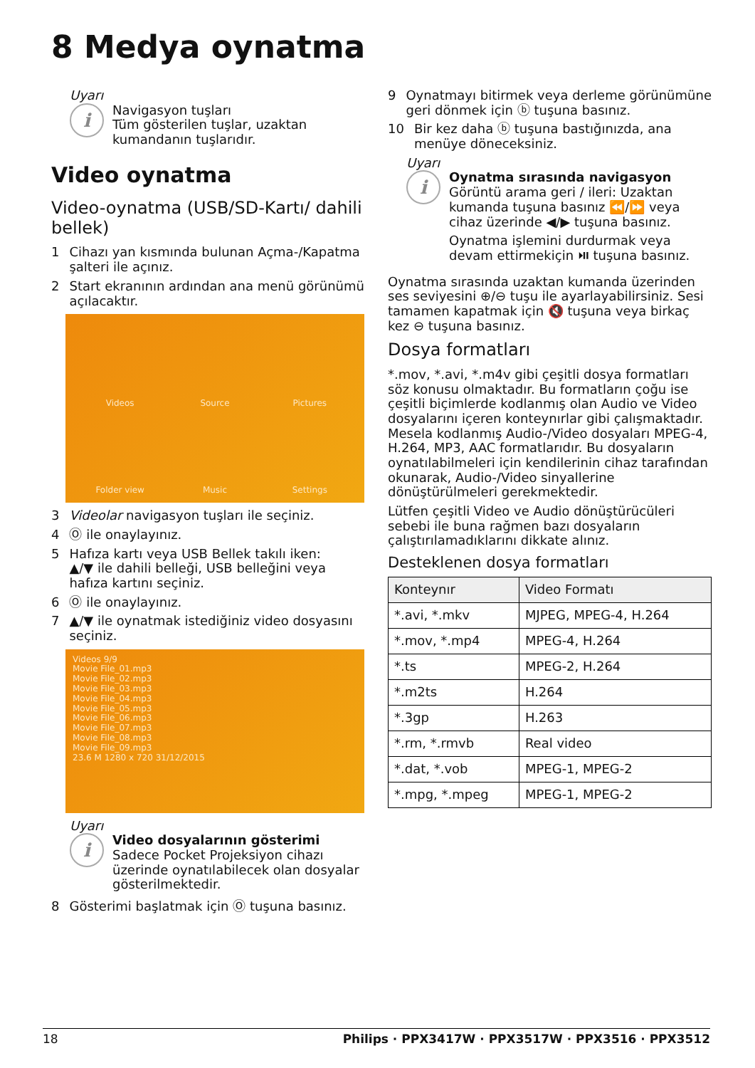8 Medya oynatma
Uyarı
i
Navigasyon tuşları
Tüm gösterilen tuşlar, uzaktan kumandanın tuşlarıdır.
Video oynatma
Video-oynatma (USB/SD-Kartı/ dahili bellek)
1 Cihazı yan kısmında bulunan Açma-/Kapatma şalteri ile açınız.
2 Start ekranının ardından ana menü görünümü açılacaktır.
Videos Source Pictures Folder view Music Settings
3 Videolar navigasyon tuşları ile seçiniz.
4 Ⓞ ile onaylayınız.
5 Hafıza kartı veya USB Bellek takılı iken:
▲/▼ ile dahili belleği, USB belleğini veya hafıza kartını seçiniz.
6 Ⓞ ile onaylayınız.
7 ▲/▼ ile oynatmak istediğiniz video dosyasını seçiniz.
Videos 9/9
Movie File_01.mp3
Movie File_02.mp3
Movie File_03.mp3
Movie File_04.mp3
Movie File_05.mp3
Movie File_06.mp3
Movie File_07.mp3
Movie File_08.mp3
Movie File_09.mp3
23.6 M 1280 x 720 31/12/2015
Uyarı
i
Video dosyalarının gösterimi
Sadece Pocket Projeksiyon cihazı üzerinde oynatılabilecek olan dosyalar gösterilmektedir.
8 Gösterimi başlatmak için Ⓞ tuşuna basınız.
9 Oynatmayı bitirmek veya derleme görünümüne geri dönmek için ⓑ tuşuna basınız.
10 Bir kez daha ⓑ tuşuna bastığınızda, ana menüye döneceksiniz.
Uyarı
i
Oynatma sırasında navigasyon
Görüntü arama geri / ileri: Uzaktan kumanda tuşuna basınız ⏪/⏩ veya cihaz üzerinde ◀/▶ tuşuna basınız.
Oynatma işlemini durdurmak veya devam ettirmekiçin ⏯ tuşuna basınız.
Oynatma sırasında uzaktan kumanda üzerinden ses seviyesini ⊕/⊖ tuşu ile ayarlayabilirsiniz. Sesi tamamen kapatmak için 🔇 tuşuna veya birkaç kez ⊖ tuşuna basınız.
Dosya formatları
*.mov, *.avi, *.m4v gibi çeşitli dosya formatları söz konusu olmaktadır. Bu formatların çoğu ise çeşitli biçimlerde kodlanmış olan Audio ve Video dosyalarını içeren konteynırlar gibi çalışmaktadır. Mesela kodlanmış Audio-/Video dosyaları MPEG-4, H.264, MP3, AAC formatlarıdır. Bu dosyaların oynatılabilmeleri için kendilerinin cihaz tarafından okunarak, Audio-/Video sinyallerine dönüştürülmeleri gerekmektedir.
Lütfen çeşitli Video ve Audio dönüştürücüleri sebebi ile buna rağmen bazı dosyaların çalıştırılamadıklarını dikkate alınız.
Desteklenen dosya formatları
| Konteynır | Video Formatı |
| --- | --- |
| *.avi, *.mkv | MJPEG, MPEG-4, H.264 |
| *.mov, *.mp4 | MPEG-4, H.264 |
| *.ts | MPEG-2, H.264 |
| *.m2ts | H.264 |
| *.3gp | H.263 |
| *.rm, *.rmvb | Real video |
| *.dat, *.vob | MPEG-1, MPEG-2 |
| *.mpg, *.mpeg | MPEG-1, MPEG-2 |
18 Philips · PPX3417W · PPX3517W · PPX3516 · PPX3512